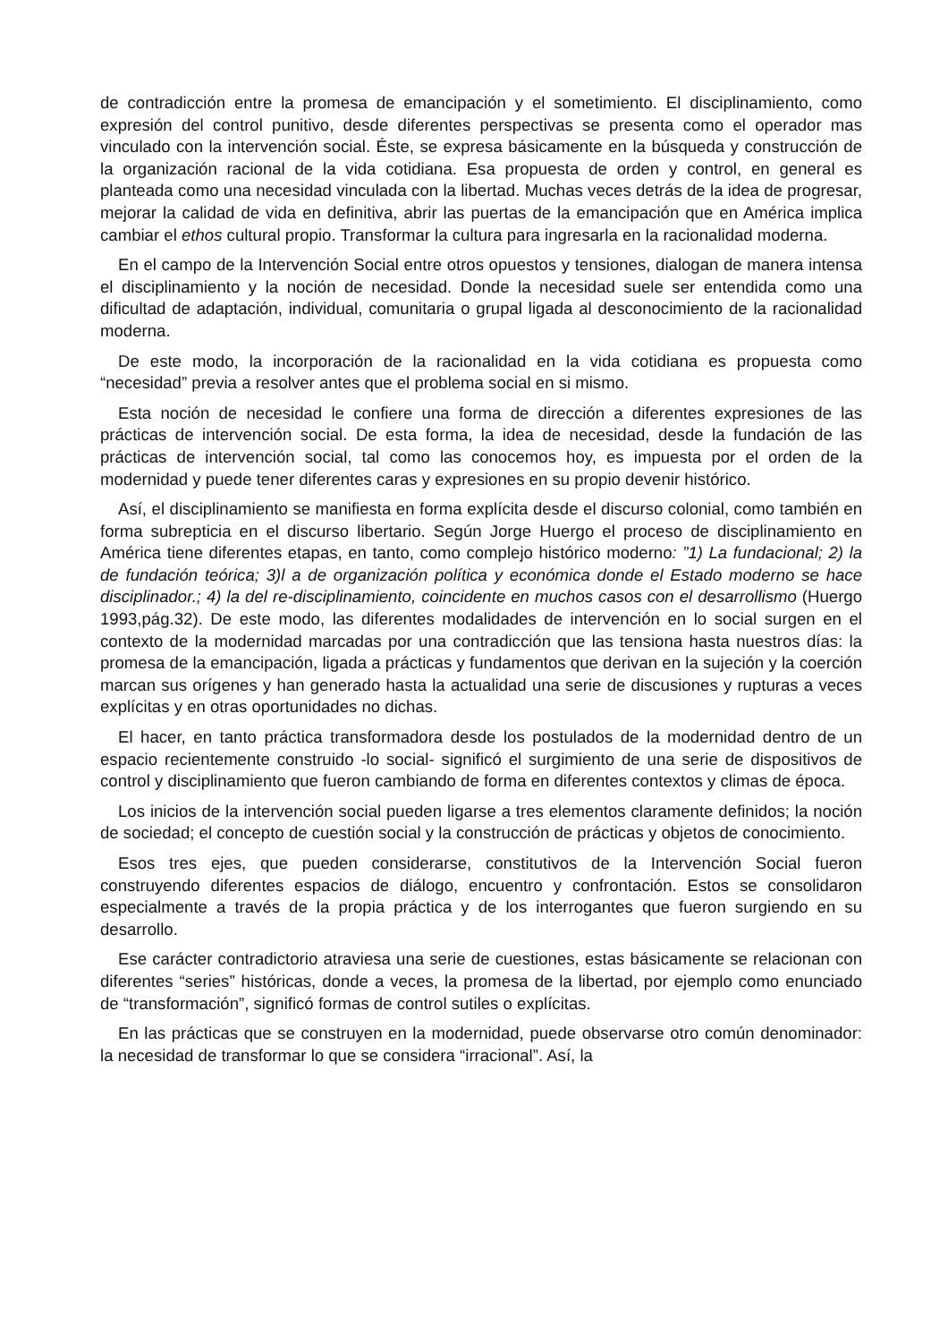de contradicción entre la promesa de emancipación y el sometimiento. El disciplinamiento, como expresión del control punitivo, desde diferentes perspectivas se presenta como el operador mas vinculado con la intervención social. Éste, se expresa básicamente en la búsqueda y construcción de la organización racional de la vida cotidiana. Esa propuesta de orden y control, en general es planteada como una necesidad vinculada con la libertad. Muchas veces detrás de la idea de progresar, mejorar la calidad de vida en definitiva, abrir las puertas de la emancipación que en América implica cambiar el ethos cultural propio. Transformar la cultura para ingresarla en la racionalidad moderna.
En el campo de la Intervención Social entre otros opuestos y tensiones, dialogan de manera intensa el disciplinamiento y la noción de necesidad. Donde la necesidad suele ser entendida como una dificultad de adaptación, individual, comunitaria o grupal ligada al desconocimiento de la racionalidad moderna.
De este modo, la incorporación de la racionalidad en la vida cotidiana es propuesta como “necesidad” previa a resolver antes que el problema social en si mismo.
Esta noción de necesidad le confiere una forma de dirección a diferentes expresiones de las prácticas de intervención social. De esta forma, la idea de necesidad, desde la fundación de las prácticas de intervención social, tal como las conocemos hoy, es impuesta por el orden de la modernidad y puede tener diferentes caras y expresiones en su propio devenir histórico.
Así, el disciplinamiento se manifiesta en forma explícita desde el discurso colonial, como también en forma subrepticia en el discurso libertario. Según Jorge Huergo el proceso de disciplinamiento en América tiene diferentes etapas, en tanto, como complejo histórico moderno: ”1) La fundacional; 2) la de fundación teórica; 3)l a de organización política y económica donde el Estado moderno se hace disciplinador.; 4) la del re-disciplinamiento, coincidente en muchos casos con el desarrollismo (Huergo 1993,pág.32). De este modo, las diferentes modalidades de intervención en lo social surgen en el contexto de la modernidad marcadas por una contradicción que las tensiona hasta nuestros días: la promesa de la emancipación, ligada a prácticas y fundamentos que derivan en la sujeción y la coerción marcan sus orígenes y han generado hasta la actualidad una serie de discusiones y rupturas a veces explícitas y en otras oportunidades no dichas.
El hacer, en tanto práctica transformadora desde los postulados de la modernidad dentro de un espacio recientemente construido -lo social- significó el surgimiento de una serie de dispositivos de control y disciplinamiento que fueron cambiando de forma en diferentes contextos y climas de época.
Los inicios de la intervención social pueden ligarse a tres elementos claramente definidos; la noción de sociedad; el concepto de cuestión social y la construcción de prácticas y objetos de conocimiento.
Esos tres ejes, que pueden considerarse, constitutivos de la Intervención Social fueron construyendo diferentes espacios de diálogo, encuentro y confrontación. Estos se consolidaron especialmente a través de la propia práctica y de los interrogantes que fueron surgiendo en su desarrollo.
Ese carácter contradictorio atraviesa una serie de cuestiones, estas básicamente se relacionan con diferentes “series” históricas, donde a veces, la promesa de la libertad, por ejemplo como enunciado de “transformación”, significó formas de control sutiles o explícitas.
En las prácticas que se construyen en la modernidad, puede observarse otro común denominador: la necesidad de transformar lo que se considera “irracional”. Así, la